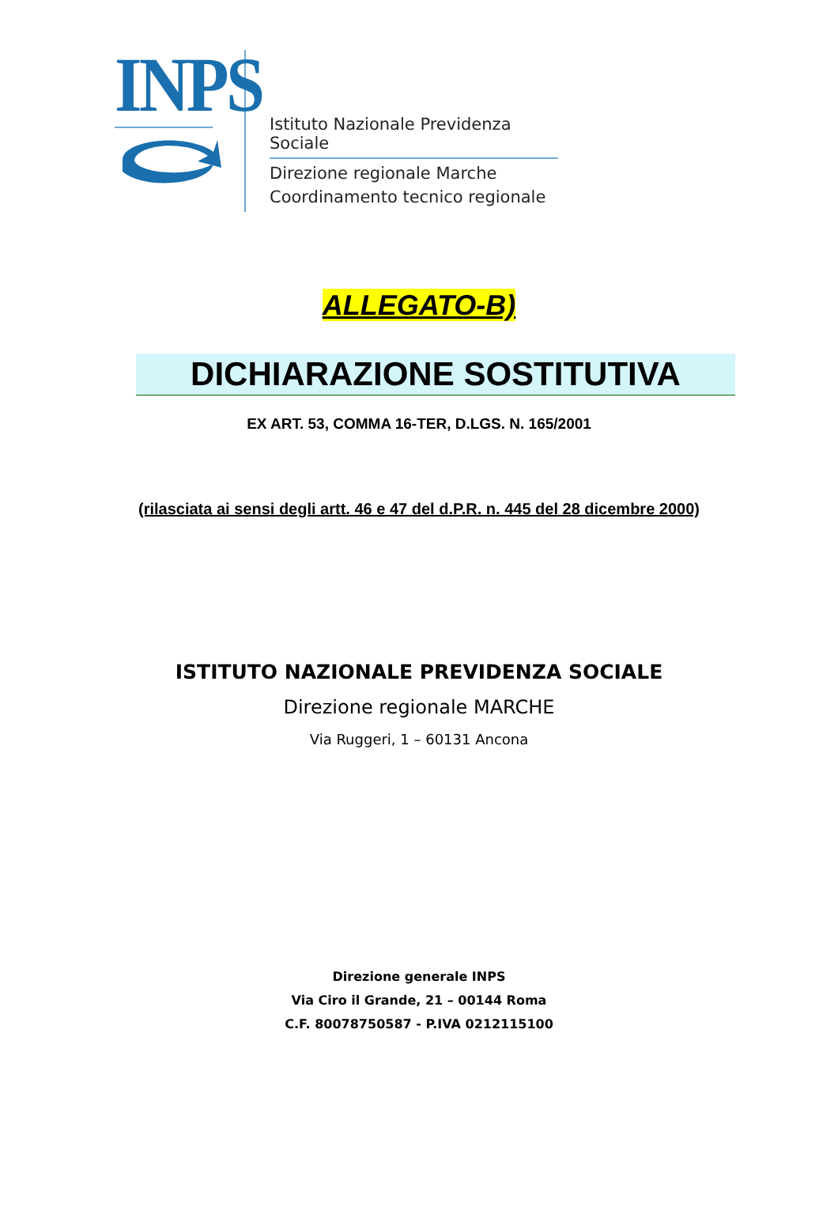INPS
Istituto Nazionale Previdenza Sociale
Direzione regionale Marche
Coordinamento tecnico regionale
ALLEGATO-B)
DICHIARAZIONE SOSTITUTIVA
EX ART. 53, COMMA 16-TER, D.LGS. N. 165/2001
(rilasciata ai sensi degli artt. 46 e 47 del d.P.R. n. 445 del 28 dicembre 2000)
ISTITUTO NAZIONALE PREVIDENZA SOCIALE
Direzione regionale MARCHE
Via Ruggeri, 1 – 60131 Ancona
Direzione generale INPS
Via Ciro il Grande, 21 – 00144 Roma
C.F. 80078750587 - P.IVA 0212115100